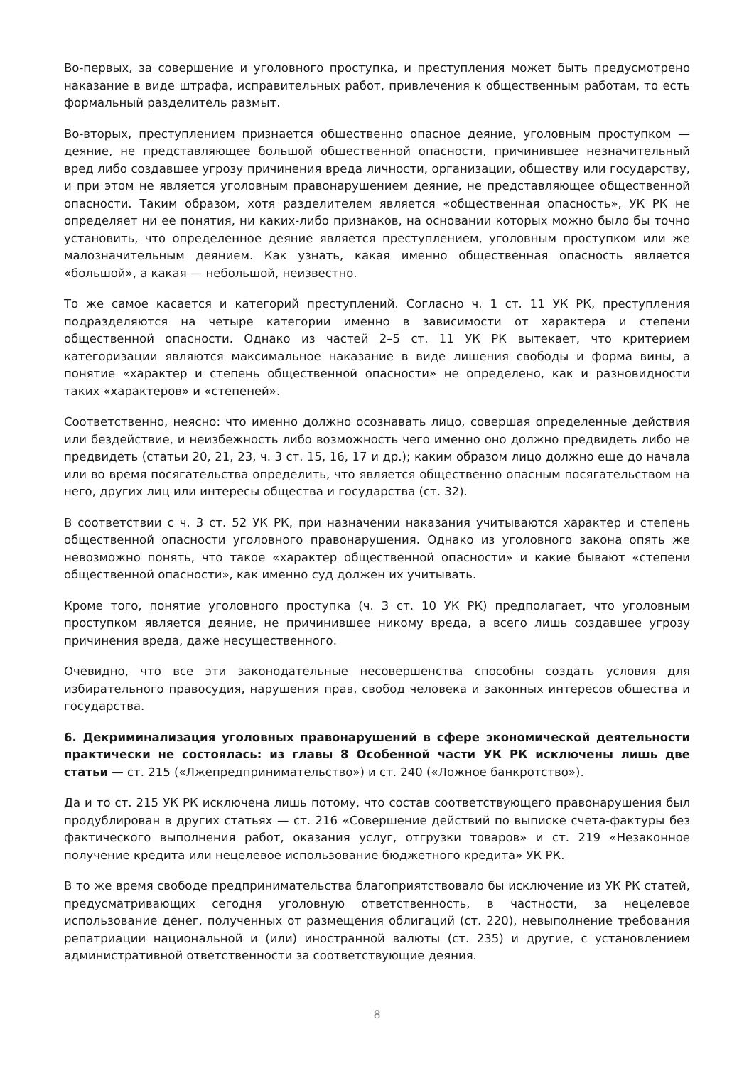Во-первых, за совершение и уголовного проступка, и преступления может быть предусмотрено наказание в виде штрафа, исправительных работ, привлечения к общественным работам, то есть формальный разделитель размыт.
Во-вторых, преступлением признается общественно опасное деяние, уголовным проступком — деяние, не представляющее большой общественной опасности, причинившее незначительный вред либо создавшее угрозу причинения вреда личности, организации, обществу или государству, и при этом не является уголовным правонарушением деяние, не представляющее общественной опасности. Таким образом, хотя разделителем является «общественная опасность», УК РК не определяет ни ее понятия, ни каких-либо признаков, на основании которых можно было бы точно установить, что определенное деяние является преступлением, уголовным проступком или же малозначительным деянием. Как узнать, какая именно общественная опасность является «большой», а какая — небольшой, неизвестно.
То же самое касается и категорий преступлений. Согласно ч. 1 ст. 11 УК РК, преступления подразделяются на четыре категории именно в зависимости от характера и степени общественной опасности. Однако из частей 2–5 ст. 11 УК РК вытекает, что критерием категоризации являются максимальное наказание в виде лишения свободы и форма вины, а понятие «характер и степень общественной опасности» не определено, как и разновидности таких «характеров» и «степеней».
Соответственно, неясно: что именно должно осознавать лицо, совершая определенные действия или бездействие, и неизбежность либо возможность чего именно оно должно предвидеть либо не предвидеть (статьи 20, 21, 23, ч. 3 ст. 15, 16, 17 и др.); каким образом лицо должно еще до начала или во время посягательства определить, что является общественно опасным посягательством на него, других лиц или интересы общества и государства (ст. 32).
В соответствии с ч. 3 ст. 52 УК РК, при назначении наказания учитываются характер и степень общественной опасности уголовного правонарушения. Однако из уголовного закона опять же невозможно понять, что такое «характер общественной опасности» и какие бывают «степени общественной опасности», как именно суд должен их учитывать.
Кроме того, понятие уголовного проступка (ч. 3 ст. 10 УК РК) предполагает, что уголовным проступком является деяние, не причинившее никому вреда, а всего лишь создавшее угрозу причинения вреда, даже несущественного.
Очевидно, что все эти законодательные несовершенства способны создать условия для избирательного правосудия, нарушения прав, свобод человека и законных интересов общества и государства.
6. Декриминализация уголовных правонарушений в сфере экономической деятельности практически не состоялась: из главы 8 Особенной части УК РК исключены лишь две статьи — ст. 215 («Лжепредпринимательство») и ст. 240 («Ложное банкротство»).
Да и то ст. 215 УК РК исключена лишь потому, что состав соответствующего правонарушения был продублирован в других статьях — ст. 216 «Совершение действий по выписке счета-фактуры без фактического выполнения работ, оказания услуг, отгрузки товаров» и ст. 219 «Незаконное получение кредита или нецелевое использование бюджетного кредита» УК РК.
В то же время свободе предпринимательства благоприятствовало бы исключение из УК РК статей, предусматривающих сегодня уголовную ответственность, в частности, за нецелевое использование денег, полученных от размещения облигаций (ст. 220), невыполнение требования репатриации национальной и (или) иностранной валюты (ст. 235) и другие, с установлением административной ответственности за соответствующие деяния.
8